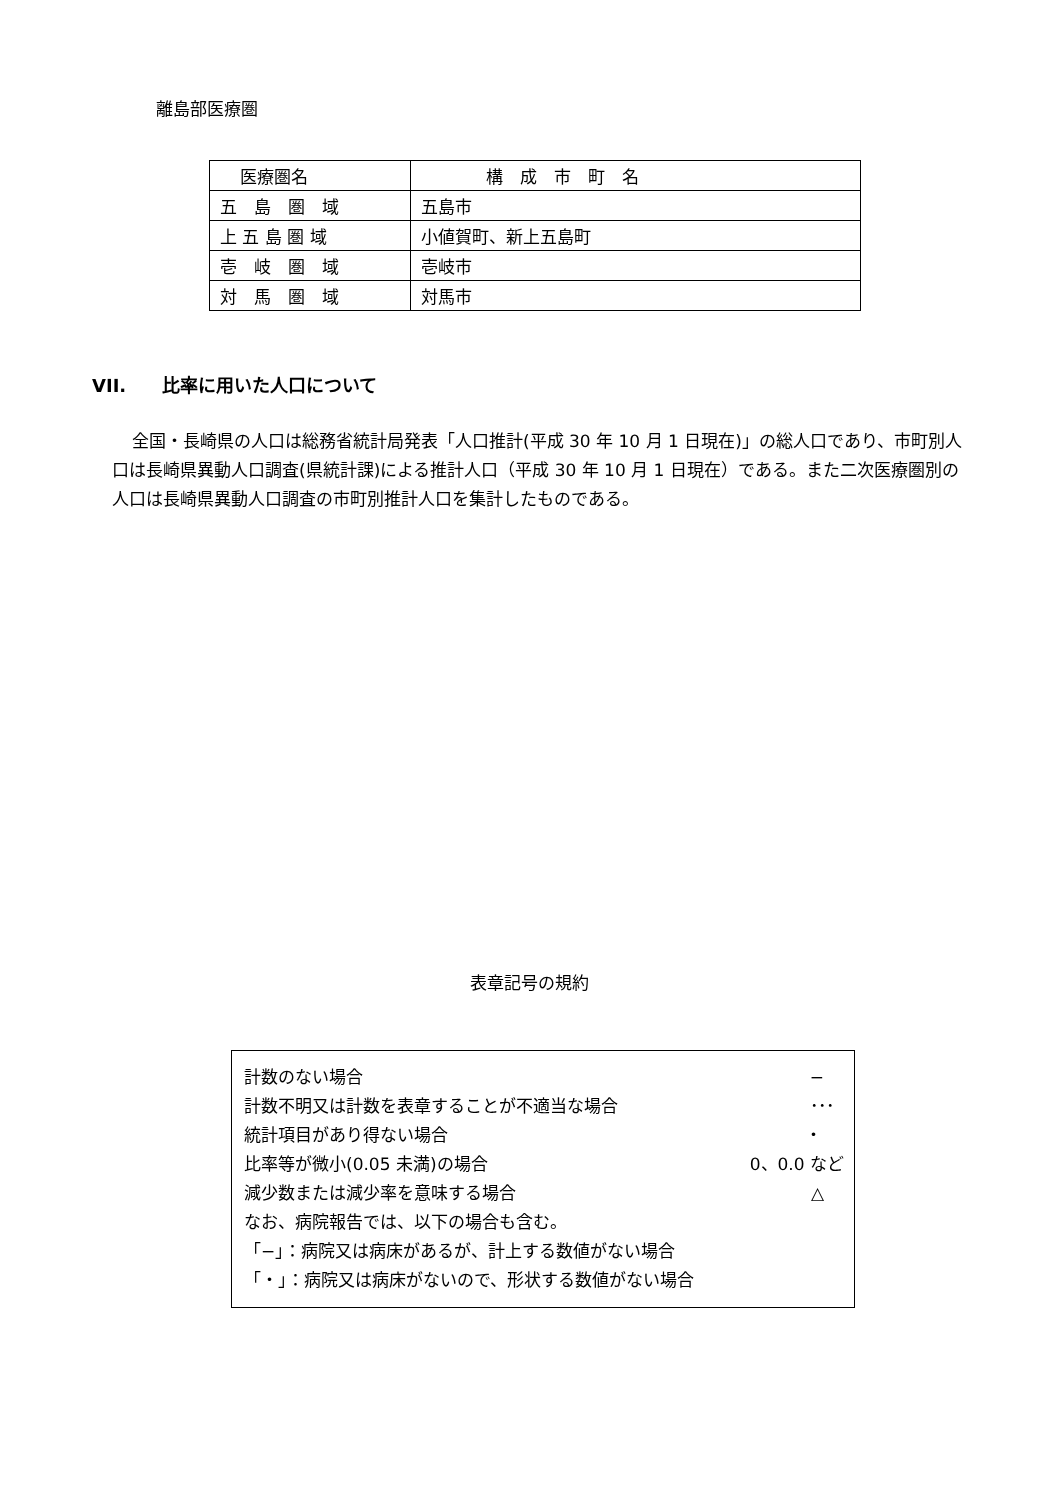離島部医療圏
| 医療圏名 | 構 成 市 町 名 |
| 五 島 圏 域 | 五島市 |
| 上 五 島 圏 域 | 小値賀町、新上五島町 |
| 壱 岐 圏 域 | 壱岐市 |
| 対 馬 圏 域 | 対馬市 |
VII.　　比率に用いた人口について
全国・長崎県の人口は総務省統計局発表「人口推計(平成 30 年 10 月 1 日現在)」の総人口であり、市町別人口は長崎県異動人口調査(県統計課)による推計人口（平成 30 年 10 月 1 日現在）である。また二次医療圏別の人口は長崎県異動人口調査の市町別推計人口を集計したものである。
表章記号の規約
計数のない場合 −
計数不明又は計数を表章することが不適当な場合 ･･･
統計項目があり得ない場合 ・
比率等が微小(0.05 未満)の場合 0、0.0 など
減少数または減少率を意味する場合 △
なお、病院報告では、以下の場合も含む。
「−」：病院又は病床があるが、計上する数値がない場合
「・」：病院又は病床がないので、形状する数値がない場合